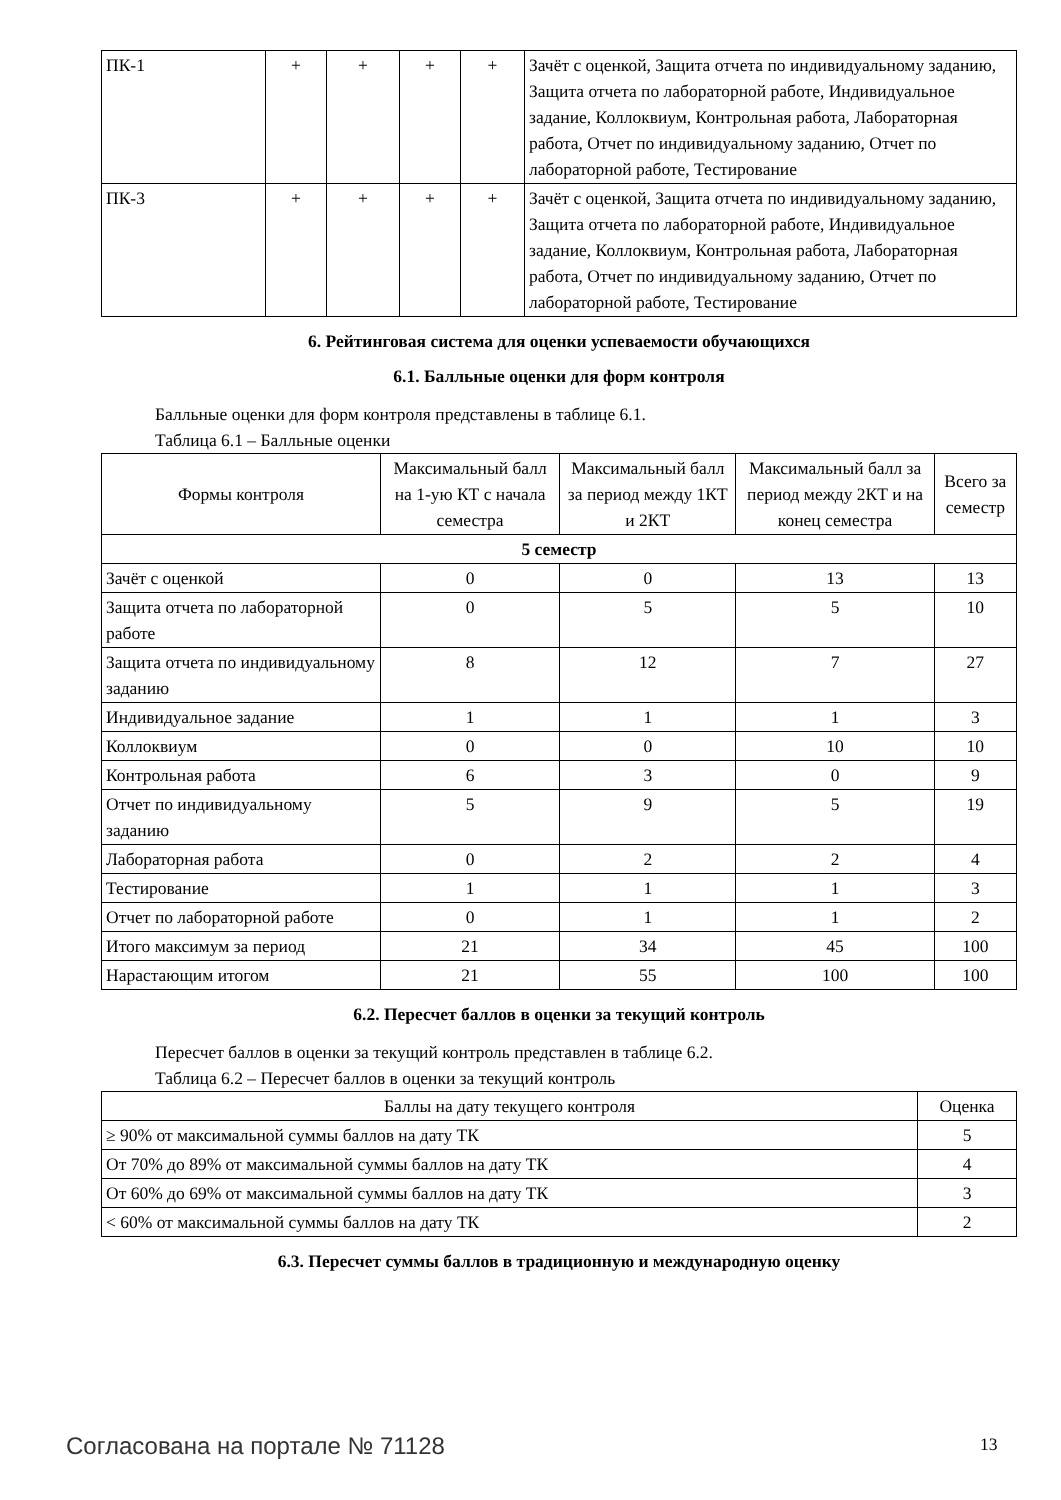| ПК-1 | + | + | + | + | Зачёт с оценкой, Защита отчета по индивидуальному заданию, Защита отчета по лабораторной работе, Индивидуальное задание, Коллоквиум, Контрольная работа, Лабораторная работа, Отчет по индивидуальному заданию, Отчет по лабораторной работе, Тестирование |
| ПК-3 | + | + | + | + | Зачёт с оценкой, Защита отчета по индивидуальному заданию, Защита отчета по лабораторной работе, Индивидуальное задание, Коллоквиум, Контрольная работа, Лабораторная работа, Отчет по индивидуальному заданию, Отчет по лабораторной работе, Тестирование |
6. Рейтинговая система для оценки успеваемости обучающихся
6.1. Балльные оценки для форм контроля
Балльные оценки для форм контроля представлены в таблице 6.1.
Таблица 6.1 – Балльные оценки
| Формы контроля | Максимальный балл на 1-ую КТ с начала семестра | Максимальный балл за период между 1КТ и 2КТ | Максимальный балл за период между 2КТ и на конец семестра | Всего за семестр |
| --- | --- | --- | --- | --- |
| 5 семестр | | | | |
| Зачёт с оценкой | 0 | 0 | 13 | 13 |
| Защита отчета по лабораторной работе | 0 | 5 | 5 | 10 |
| Защита отчета по индивидуальному заданию | 8 | 12 | 7 | 27 |
| Индивидуальное задание | 1 | 1 | 1 | 3 |
| Коллоквиум | 0 | 0 | 10 | 10 |
| Контрольная работа | 6 | 3 | 0 | 9 |
| Отчет по индивидуальному заданию | 5 | 9 | 5 | 19 |
| Лабораторная работа | 0 | 2 | 2 | 4 |
| Тестирование | 1 | 1 | 1 | 3 |
| Отчет по лабораторной работе | 0 | 1 | 1 | 2 |
| Итого максимум за период | 21 | 34 | 45 | 100 |
| Нарастающим итогом | 21 | 55 | 100 | 100 |
6.2. Пересчет баллов в оценки за текущий контроль
Пересчет баллов в оценки за текущий контроль представлен в таблице 6.2.
Таблица 6.2 – Пересчет баллов в оценки за текущий контроль
| Баллы на дату текущего контроля | Оценка |
| --- | --- |
| ≥ 90% от максимальной суммы баллов на дату ТК | 5 |
| От 70% до 89% от максимальной суммы баллов на дату ТК | 4 |
| От 60% до 69% от максимальной суммы баллов на дату ТК | 3 |
| < 60% от максимальной суммы баллов на дату ТК | 2 |
6.3. Пересчет суммы баллов в традиционную и международную оценку
Согласована на портале № 71128 13